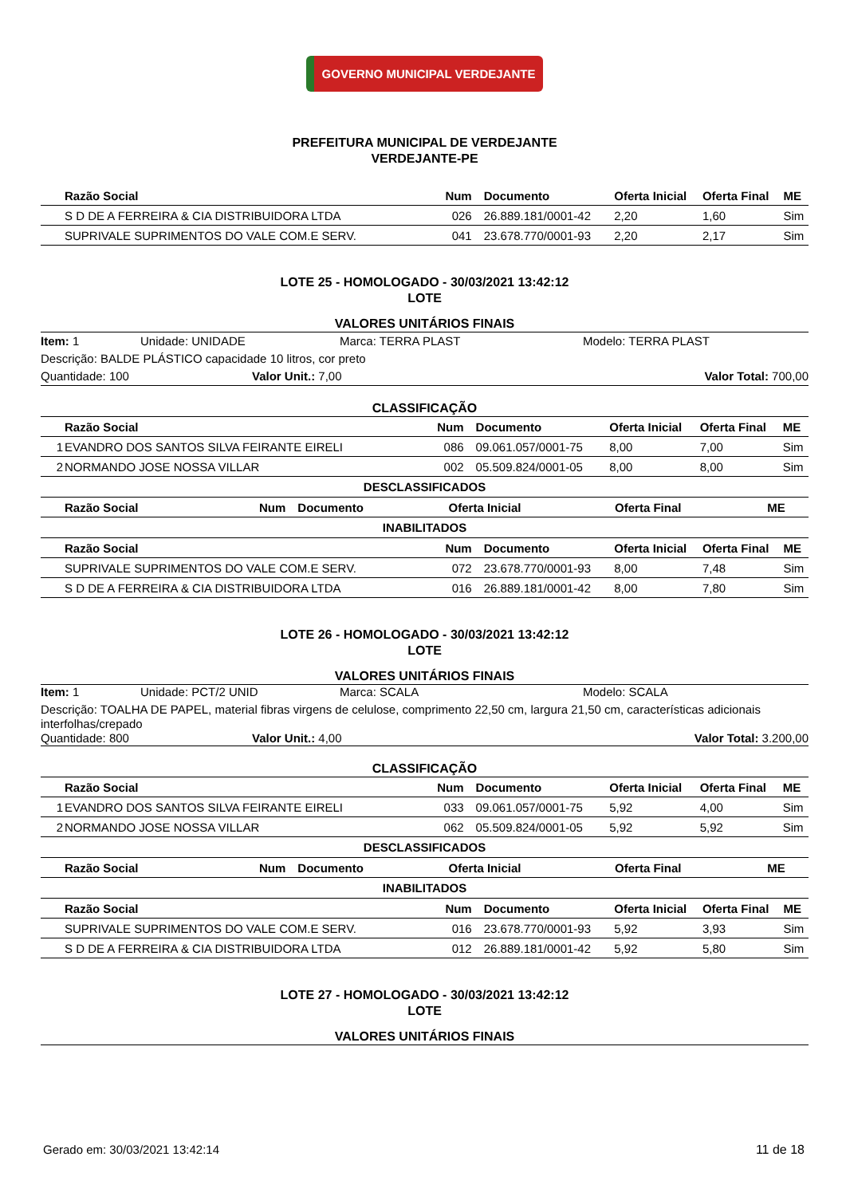GOVERNO MUNICIPAL VERDEJANTE
PREFEITURA MUNICIPAL DE VERDEJANTE
VERDEJANTE-PE
| | Razão Social | Num | Documento | Oferta Inicial | Oferta Final | ME |
| --- | --- | --- | --- | --- | --- | --- |
| | S D DE A FERREIRA & CIA DISTRIBUIDORA LTDA | 026 | 26.889.181/0001-42 | 2,20 | 1,60 | Sim |
| | SUPRIVALE SUPRIMENTOS DO VALE COM.E SERV. | 041 | 23.678.770/0001-93 | 2,20 | 2,17 | Sim |
LOTE 25 - HOMOLOGADO - 30/03/2021 13:42:12
LOTE
VALORES UNITÁRIOS FINAIS
Item: 1 Unidade: UNIDADE Marca: TERRA PLAST Modelo: TERRA PLAST
Descrição: BALDE PLÁSTICO capacidade 10 litros, cor preto
Quantidade: 100 Valor Unit.: 7,00 Valor Total: 700,00
CLASSIFICAÇÃO
| | Razão Social | Num | Documento | Oferta Inicial | Oferta Final | ME |
| --- | --- | --- | --- | --- | --- | --- |
| 1 | EVANDRO DOS SANTOS SILVA FEIRANTE EIRELI | 086 | 09.061.057/0001-75 | 8,00 | 7,00 | Sim |
| 2 | NORMANDO JOSE NOSSA VILLAR | 002 | 05.509.824/0001-05 | 8,00 | 8,00 | Sim |
DESCLASSIFICADOS
| | Razão Social | Num | Documento | Oferta Inicial | Oferta Final | ME |
| --- | --- | --- | --- | --- | --- | --- |
INABILITADOS
| | Razão Social | Num | Documento | Oferta Inicial | Oferta Final | ME |
| --- | --- | --- | --- | --- | --- | --- |
| | SUPRIVALE SUPRIMENTOS DO VALE COM.E SERV. | 072 | 23.678.770/0001-93 | 8,00 | 7,48 | Sim |
| | S D DE A FERREIRA & CIA DISTRIBUIDORA LTDA | 016 | 26.889.181/0001-42 | 8,00 | 7,80 | Sim |
LOTE 26 - HOMOLOGADO - 30/03/2021 13:42:12
LOTE
VALORES UNITÁRIOS FINAIS
Item: 1 Unidade: PCT/2 UNID Marca: SCALA Modelo: SCALA
Descrição: TOALHA DE PAPEL, material fibras virgens de celulose, comprimento 22,50 cm, largura 21,50 cm, características adicionais interfolhas/crepado
Quantidade: 800 Valor Unit.: 4,00 Valor Total: 3.200,00
CLASSIFICAÇÃO
| | Razão Social | Num | Documento | Oferta Inicial | Oferta Final | ME |
| --- | --- | --- | --- | --- | --- | --- |
| 1 | EVANDRO DOS SANTOS SILVA FEIRANTE EIRELI | 033 | 09.061.057/0001-75 | 5,92 | 4,00 | Sim |
| 2 | NORMANDO JOSE NOSSA VILLAR | 062 | 05.509.824/0001-05 | 5,92 | 5,92 | Sim |
DESCLASSIFICADOS
| | Razão Social | Num | Documento | Oferta Inicial | Oferta Final | ME |
| --- | --- | --- | --- | --- | --- | --- |
INABILITADOS
| | Razão Social | Num | Documento | Oferta Inicial | Oferta Final | ME |
| --- | --- | --- | --- | --- | --- | --- |
| | SUPRIVALE SUPRIMENTOS DO VALE COM.E SERV. | 016 | 23.678.770/0001-93 | 5,92 | 3,93 | Sim |
| | S D DE A FERREIRA & CIA DISTRIBUIDORA LTDA | 012 | 26.889.181/0001-42 | 5,92 | 5,80 | Sim |
LOTE 27 - HOMOLOGADO - 30/03/2021 13:42:12
LOTE
VALORES UNITÁRIOS FINAIS
Gerado em: 30/03/2021 13:42:14 11 de 18